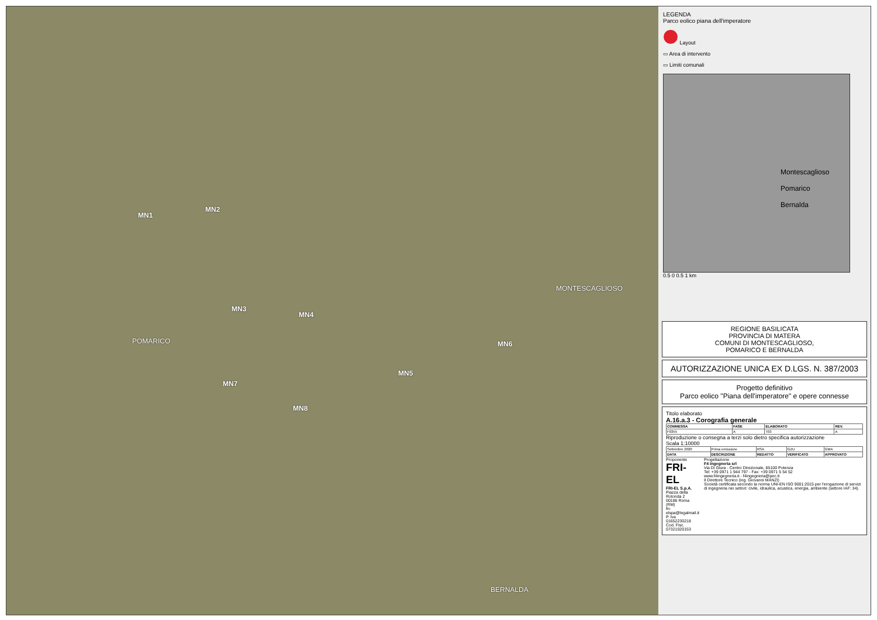MN1
MN2
MN3
MN4
MN5
MN6
MN7
MN8
POMARICO
MONTESCAGLIOSO
BERNALDA
LEGENDA
Parco eolico piana dell'imperatore
Layout
▭ Area di intervento
▭ Limiti comunali
Montescaglioso
Pomarico
Bernalda
0.5 0 0.5 1 km
REGIONE BASILICATA
PROVINCIA DI MATERA
COMUNI DI MONTESCAGLIOSO,
POMARICO E BERNALDA
AUTORIZZAZIONE UNICA EX D.LGS. N. 387/2003
Progetto definitivo
Parco eolico "Piana dell'imperatore" e opere connesse
Titolo elaborato
A.16.a.3 - Corografia generale
| COMMESSA | FASE | ELABORATO | REV. |
| --- | --- | --- | --- |
| F0355 | A | T03 | A |
Riproduzione o consegna a terzi solo dietro specifica autorizzazione
Scala 1:10000
| Settembre 2020 | Prima emissione | RSA | GZU | GMA |
| DATA | DESCRIZIONE | REDATTO | VERIFICATO | APPROVATO |
Proponente
FRI-EL
FRI-EL S.p.A.
Piazza della Rotonda 2
00186 Roma (RM)
fri-elspa@legalmail.it
P. Iva 01652230218
Cod. Fisc. 07321020153
Progettazione
F4 ingegneria srl
Via Di Giura - Centro Direzionale, 85100 Potenza
Tel: +39 0971 1 944 797 - Fax: +39 0971 5 54 52
www.f4ingegneria.it - f4ingegneria@pec.it
Il Direttore Tecnico (ing. Giovanni MANZI)
Società certificata secondo la norma UNI-EN ISO 9001:2015 per l'erogazione di servizi di ingegneria nei settori: civile, idraulica, acustica, energia, ambiente (settore IAF: 34).